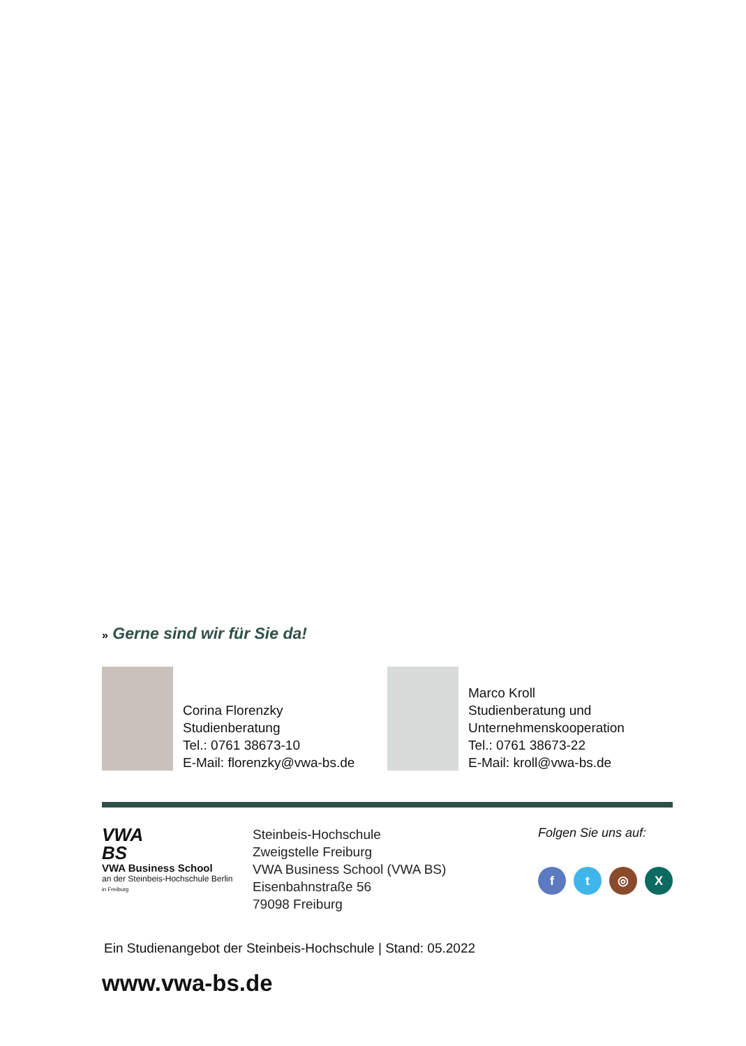» Gerne sind wir für Sie da!
Corina Florenzky
Studienberatung
Tel.: 0761 38673-10
E-Mail: florenzky@vwa-bs.de
Marco Kroll
Studienberatung und
Unternehmenskooperation
Tel.: 0761 38673-22
E-Mail: kroll@vwa-bs.de
VWA
BS
VWA Business School
an der Steinbeis-Hochschule Berlin
in Freiburg
Steinbeis-Hochschule
Zweigstelle Freiburg
VWA Business School (VWA BS)
Eisenbahnstraße 56
79098 Freiburg
Folgen Sie uns auf:
f t ◎ X
Ein Studienangebot der Steinbeis-Hochschule | Stand: 05.2022
www.vwa-bs.de